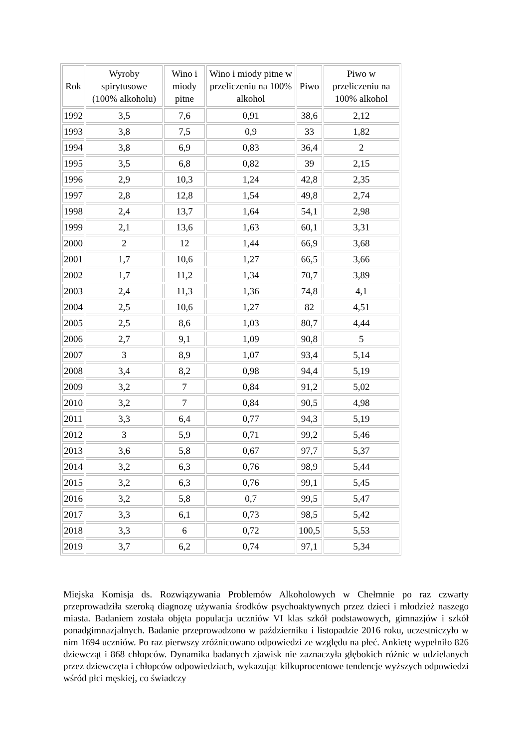| Rok | Wyroby spirytusowe (100% alkoholu) | Wino i miody pitne | Wino i miody pitne w przeliczeniu na 100% alkohol | Piwo | Piwo w przeliczeniu na 100% alkohol |
| --- | --- | --- | --- | --- | --- |
| 1992 | 3,5 | 7,6 | 0,91 | 38,6 | 2,12 |
| 1993 | 3,8 | 7,5 | 0,9 | 33 | 1,82 |
| 1994 | 3,8 | 6,9 | 0,83 | 36,4 | 2 |
| 1995 | 3,5 | 6,8 | 0,82 | 39 | 2,15 |
| 1996 | 2,9 | 10,3 | 1,24 | 42,8 | 2,35 |
| 1997 | 2,8 | 12,8 | 1,54 | 49,8 | 2,74 |
| 1998 | 2,4 | 13,7 | 1,64 | 54,1 | 2,98 |
| 1999 | 2,1 | 13,6 | 1,63 | 60,1 | 3,31 |
| 2000 | 2 | 12 | 1,44 | 66,9 | 3,68 |
| 2001 | 1,7 | 10,6 | 1,27 | 66,5 | 3,66 |
| 2002 | 1,7 | 11,2 | 1,34 | 70,7 | 3,89 |
| 2003 | 2,4 | 11,3 | 1,36 | 74,8 | 4,1 |
| 2004 | 2,5 | 10,6 | 1,27 | 82 | 4,51 |
| 2005 | 2,5 | 8,6 | 1,03 | 80,7 | 4,44 |
| 2006 | 2,7 | 9,1 | 1,09 | 90,8 | 5 |
| 2007 | 3 | 8,9 | 1,07 | 93,4 | 5,14 |
| 2008 | 3,4 | 8,2 | 0,98 | 94,4 | 5,19 |
| 2009 | 3,2 | 7 | 0,84 | 91,2 | 5,02 |
| 2010 | 3,2 | 7 | 0,84 | 90,5 | 4,98 |
| 2011 | 3,3 | 6,4 | 0,77 | 94,3 | 5,19 |
| 2012 | 3 | 5,9 | 0,71 | 99,2 | 5,46 |
| 2013 | 3,6 | 5,8 | 0,67 | 97,7 | 5,37 |
| 2014 | 3,2 | 6,3 | 0,76 | 98,9 | 5,44 |
| 2015 | 3,2 | 6,3 | 0,76 | 99,1 | 5,45 |
| 2016 | 3,2 | 5,8 | 0,7 | 99,5 | 5,47 |
| 2017 | 3,3 | 6,1 | 0,73 | 98,5 | 5,42 |
| 2018 | 3,3 | 6 | 0,72 | 100,5 | 5,53 |
| 2019 | 3,7 | 6,2 | 0,74 | 97,1 | 5,34 |
Miejska Komisja ds. Rozwiązywania Problemów Alkoholowych w Chełmnie po raz czwarty przeprowadziła szeroką diagnozę używania środków psychoaktywnych przez dzieci i młodzież naszego miasta. Badaniem została objęta populacja uczniów VI klas szkół podstawowych, gimnazjów i szkół ponadgimnazjalnych. Badanie przeprowadzono w październiku i listopadzie 2016 roku, uczestniczyło w nim 1694 uczniów. Po raz pierwszy zróżnicowano odpowiedzi ze względu na płeć. Ankietę wypełniło 826 dziewcząt i 868 chłopców. Dynamika badanych zjawisk nie zaznaczyła głębokich różnic w udzielanych przez dziewczęta i chłopców odpowiedziach, wykazując kilkuprocentowe tendencje wyższych odpowiedzi wśród płci męskiej, co świadczy